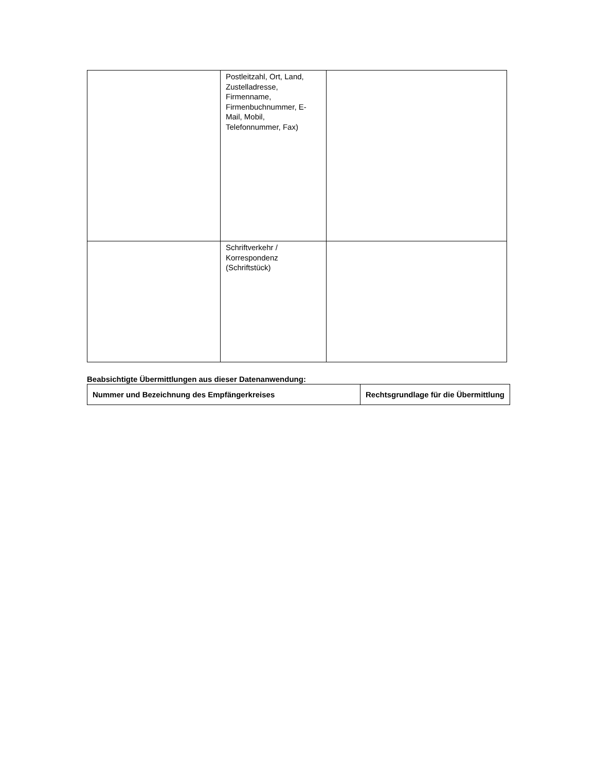| | Postleitzahl, Ort, Land, Zustelladresse, Firmenname, Firmenbuchnummer, E-Mail, Mobil, Telefonnummer, Fax) | |
| | Schriftverkehr / Korrespondenz (Schriftstück) | |
Beabsichtigte Übermittlungen aus dieser Datenanwendung:
| Nummer und Bezeichnung des Empfängerkreises | Rechtsgrundlage für die Übermittlung |
| --- | --- |